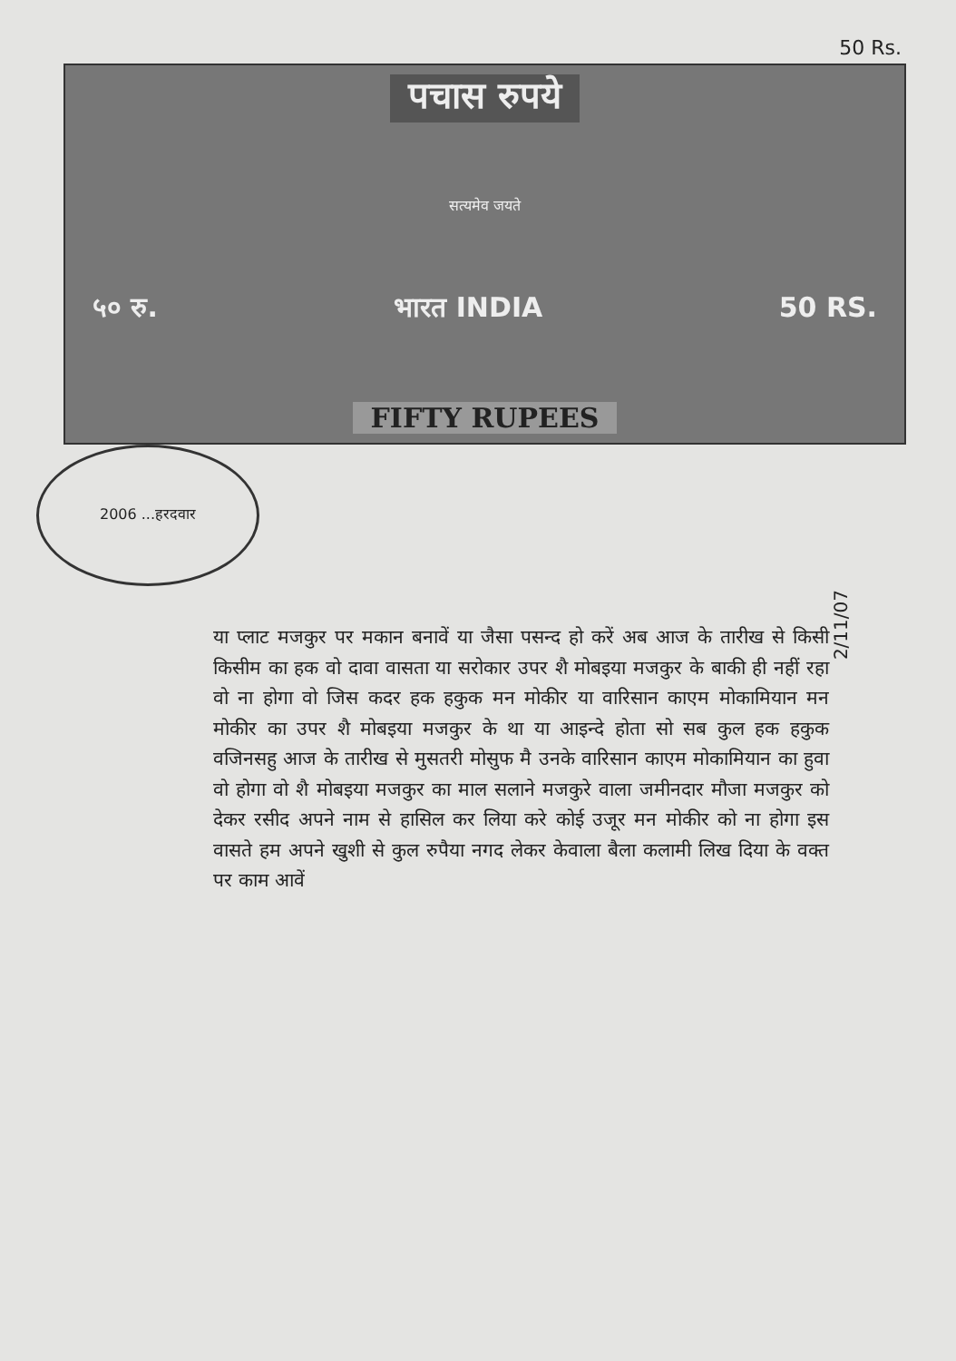50 Rs.
पचास रुपये
सत्यमेव जयते
५० रु. भारत INDIA 50 RS.
FIFTY RUPEES
2006 ...हरदवार
2/11/07
या प्लाट मजकुर पर मकान बनावें या जैसा पसन्द हो करें अब आज के तारीख से किसी किसीम का हक वो दावा वासता या सरोकार उपर शै मोबइया मजकुर के बाकी ही नहीं रहा वो ना होगा वो जिस कदर हक हकुक मन मोकीर या वारिसान काएम मोकामियान मन मोकीर का उपर शै मोबइया मजकुर के था या आइन्दे होता सो सब कुल हक हकुक वजिनसहु आज के तारीख से मुसतरी मोसुफ मै उनके वारिसान काएम मोकामियान का हुवा वो होगा वो शै मोबइया मजकुर का माल सलाने मजकुरे वाला जमीनदार मौजा मजकुर को देकर रसीद अपने नाम से हासिल कर लिया करे कोई उजूर मन मोकीर को ना होगा इस वासते हम अपने खुशी से कुल रुपैया नगद लेकर केवाला बैला कलामी लिख दिया के वक्त पर काम आवें